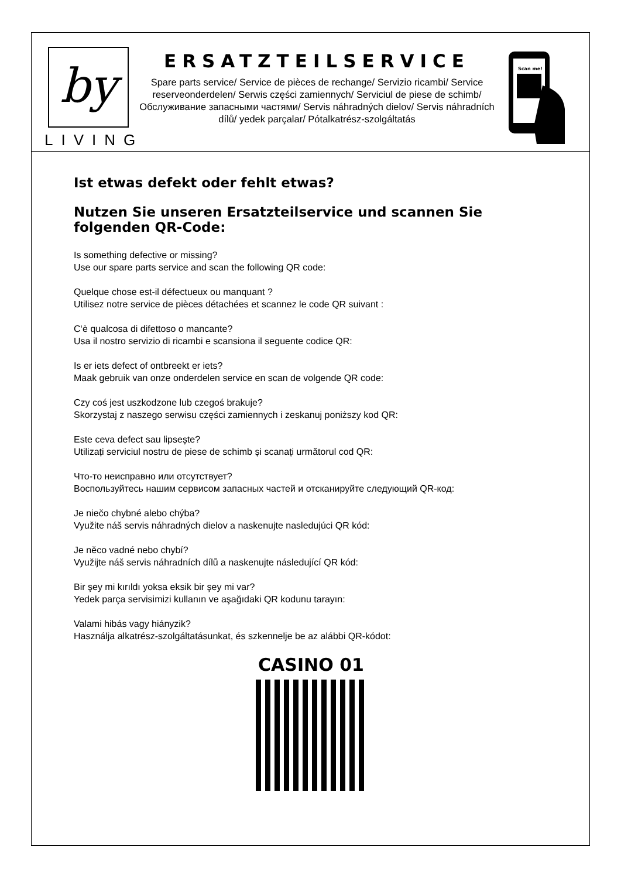by
LIVING
ERSATZTEILSERVICE
Spare parts service/ Service de pièces de rechange/ Servizio ricambi/ Service reserveonderdelen/ Serwis części zamiennych/ Serviciul de piese de schimb/ Обслуживание запасными частями/ Servis náhradných dielov/ Servis náhradních dílů/ yedek parçalar/ Pótalkatrész-szolgáltatás
Scan me!
Ist etwas defekt oder fehlt etwas?
Nutzen Sie unseren Ersatzteilservice und scannen Sie folgenden QR-Code:
Is something defective or missing?
Use our spare parts service and scan the following QR code:
Quelque chose est-il défectueux ou manquant ?
Utilisez notre service de pièces détachées et scannez le code QR suivant :
C‘è qualcosa di difettoso o mancante?
Usa il nostro servizio di ricambi e scansiona il seguente codice QR:
Is er iets defect of ontbreekt er iets?
Maak gebruik van onze onderdelen service en scan de volgende QR code:
Czy coś jest uszkodzone lub czegoś brakuje?
Skorzystaj z naszego serwisu części zamiennych i zeskanuj poniższy kod QR:
Este ceva defect sau lipsește?
Utilizați serviciul nostru de piese de schimb și scanați următorul cod QR:
Что-то неисправно или отсутствует?
Воспользуйтесь нашим сервисом запасных частей и отсканируйте следующий QR-код:
Je niečo chybné alebo chýba?
Využite náš servis náhradných dielov a naskenujte nasledujúci QR kód:
Je něco vadné nebo chybí?
Využijte náš servis náhradních dílů a naskenujte následující QR kód:
Bir şey mi kırıldı yoksa eksik bir şey mi var?
Yedek parça servisimizi kullanın ve aşağıdaki QR kodunu tarayın:
Valami hibás vagy hiányzik?
Használja alkatrész-szolgáltatásunkat, és szkennelje be az alábbi QR-kódot:
CASINO 01